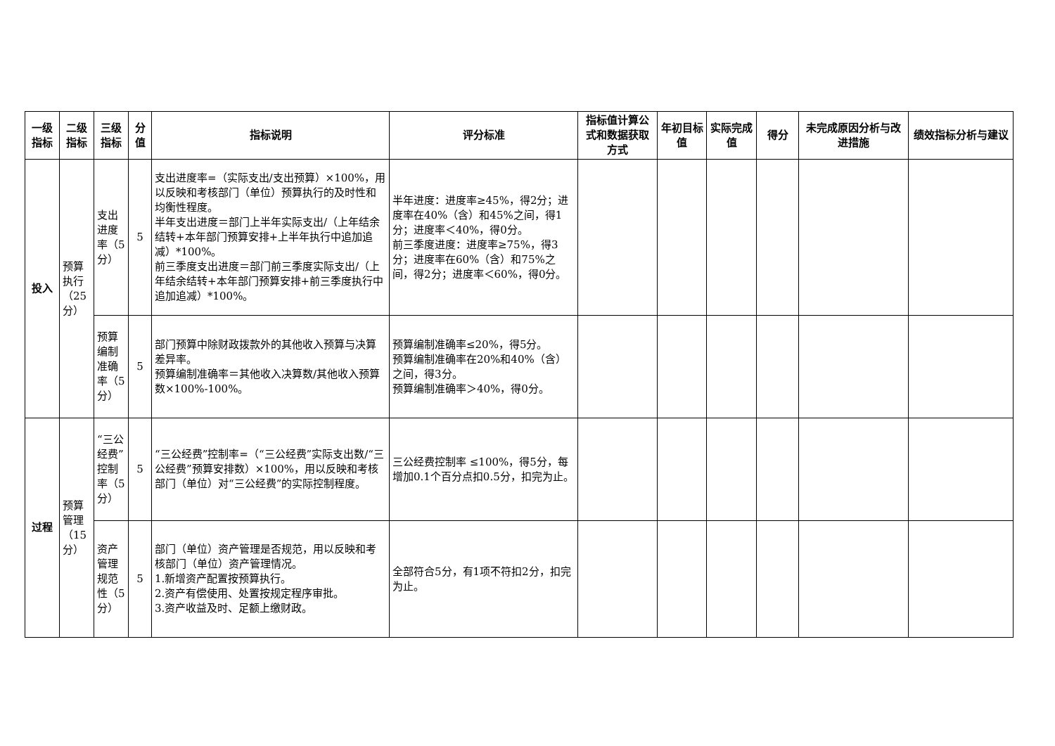| 一级指标 | 二级指标 | 三级指标 | 分值 | 指标说明 | 评分标准 | 指标值计算公式和数据获取方式 | 年初目标值 | 实际完成值 | 得分 | 未完成原因分析与改进措施 | 绩效指标分析与建议 |
| --- | --- | --- | --- | --- | --- | --- | --- | --- | --- | --- | --- |
| 投入 | 预算执行（25分） | 支出进度率（5分） | 5 | 支出进度率=（实际支出/支出预算）×100%，用以反映和考核部门（单位）预算执行的及时性和均衡性程度。 半年支出进度＝部门上半年实际支出/（上年结余结转+本年部门预算安排+上半年执行中追加追减）*100%。 前三季度支出进度＝部门前三季度实际支出/（上年结余结转+本年部门预算安排+前三季度执行中追加追减）*100%。 | 半年进度：进度率≥45%，得2分；进度率在40%（含）和45%之间，得1分；进度率＜40%，得0分。 前三季度进度：进度率≥75%，得3分；进度率在60%（含）和75%之间，得2分；进度率＜60%，得0分。 | | | | | | |
| | | 预算编制准确率（5分） | 5 | 部门预算中除财政拨款外的其他收入预算与决算差异率。 预算编制准确率＝其他收入决算数/其他收入预算数×100%-100%。 | 预算编制准确率≤20%，得5分。 预算编制准确率在20%和40%（含）之间，得3分。 预算编制准确率＞40%，得0分。 | | | | | | |
| 过程 | 预算管理（15分） | “三公经费”控制率（5分） | 5 | “三公经费”控制率=（“三公经费”实际支出数/“三公经费”预算安排数）×100%，用以反映和考核部门（单位）对“三公经费”的实际控制程度。 | 三公经费控制率 ≤100%，得5分，每增加0.1个百分点扣0.5分，扣完为止。 | | | | | | |
| | | 资产管理规范性（5分） | 5 | 部门（单位）资产管理是否规范，用以反映和考核部门（单位）资产管理情况。 1.新增资产配置按预算执行。 2.资产有偿使用、处置按规定程序审批。 3.资产收益及时、足额上缴财政。 | 全部符合5分，有1项不符扣2分，扣完为止。 | | | | | | |